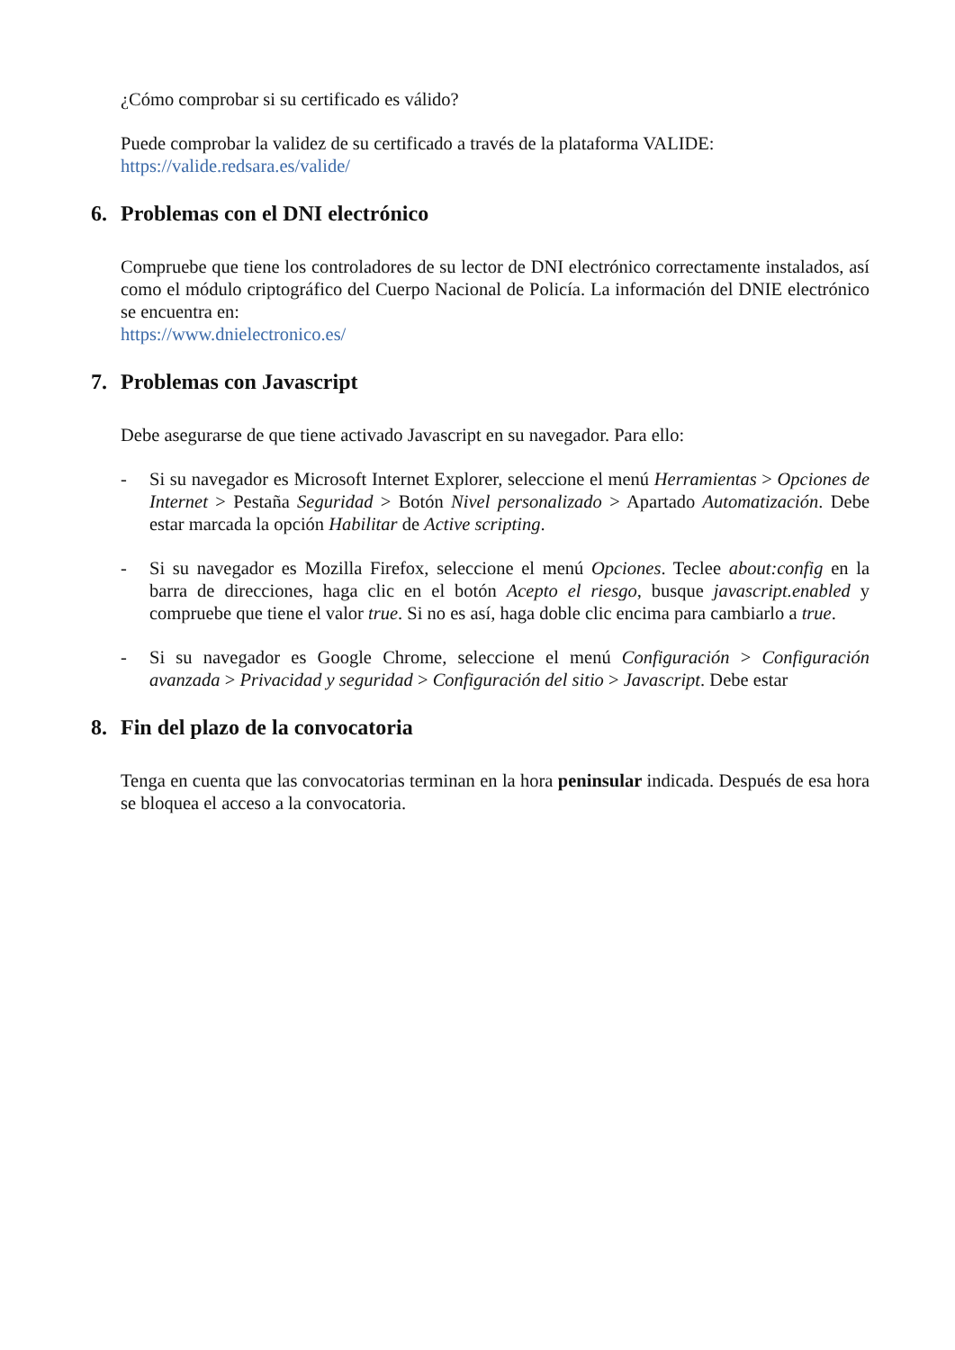¿Cómo comprobar si su certificado es válido?
Puede comprobar la validez de su certificado a través de la plataforma VALIDE:
https://valide.redsara.es/valide/
6. Problemas con el DNI electrónico
Compruebe que tiene los controladores de su lector de DNI electrónico correctamente instalados, así como el módulo criptográfico del Cuerpo Nacional de Policía. La información del DNIE electrónico se encuentra en:
https://www.dnielectronico.es/
7. Problemas con Javascript
Debe asegurarse de que tiene activado Javascript en su navegador. Para ello:
- Si su navegador es Microsoft Internet Explorer, seleccione el menú Herramientas > Opciones de Internet > Pestaña Seguridad > Botón Nivel personalizado > Apartado Automatización. Debe estar marcada la opción Habilitar de Active scripting.
- Si su navegador es Mozilla Firefox, seleccione el menú Opciones. Teclee about:config en la barra de direcciones, haga clic en el botón Acepto el riesgo, busque javascript.enabled y compruebe que tiene el valor true. Si no es así, haga doble clic encima para cambiarlo a true.
- Si su navegador es Google Chrome, seleccione el menú Configuración > Configuración avanzada > Privacidad y seguridad > Configuración del sitio > Javascript. Debe estar
8. Fin del plazo de la convocatoria
Tenga en cuenta que las convocatorias terminan en la hora peninsular indicada. Después de esa hora se bloquea el acceso a la convocatoria.